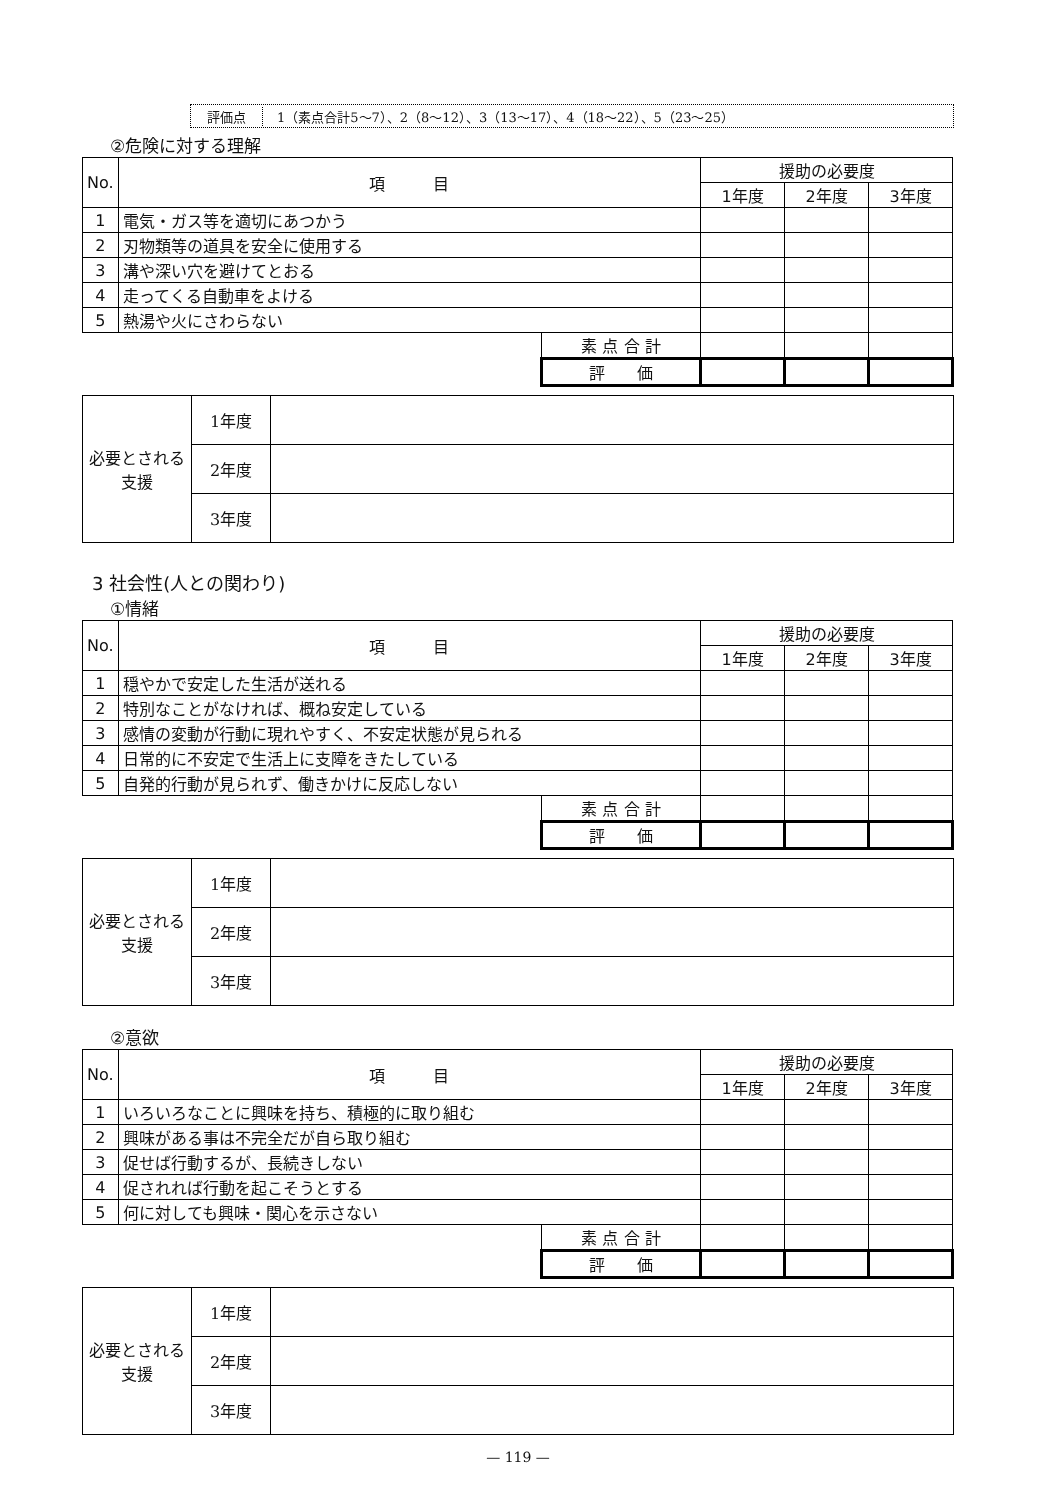評価点 1（素点合計5～7）、2（8～12）、3（13～17）、4（18～22）、5（23～25）
②危険に対する理解
| No. | 項 目 | | 援助の必要度 | | |
| --- | --- | --- | --- | --- | --- |
| | | | 1年度 | 2年度 | 3年度 |
| 1 | 電気・ガス等を適切にあつかう | | | | |
| 2 | 刃物類等の道具を安全に使用する | | | | |
| 3 | 溝や深い穴を避けてとおる | | | | |
| 4 | 走ってくる自動車をよける | | | | |
| 5 | 熱湯や火にさわらない | | | | |
| | | 素 点 合 計 | | | |
| | | 評 価 | | | |
| 必要とされる支援 | 1年度 | |
| | 2年度 | |
| | 3年度 | |
3 社会性(人との関わり)
①情緒
| No. | 項 目 | | 援助の必要度 | | |
| --- | --- | --- | --- | --- | --- |
| | | | 1年度 | 2年度 | 3年度 |
| 1 | 穏やかで安定した生活が送れる | | | | |
| 2 | 特別なことがなければ、概ね安定している | | | | |
| 3 | 感情の変動が行動に現れやすく、不安定状態が見られる | | | | |
| 4 | 日常的に不安定で生活上に支障をきたしている | | | | |
| 5 | 自発的行動が見られず、働きかけに反応しない | | | | |
| | | 素 点 合 計 | | | |
| | | 評 価 | | | |
| 必要とされる支援 | 1年度 | |
| | 2年度 | |
| | 3年度 | |
②意欲
| No. | 項 目 | | 援助の必要度 | | |
| --- | --- | --- | --- | --- | --- |
| | | | 1年度 | 2年度 | 3年度 |
| 1 | いろいろなことに興味を持ち、積極的に取り組む | | | | |
| 2 | 興味がある事は不完全だが自ら取り組む | | | | |
| 3 | 促せば行動するが、長続きしない | | | | |
| 4 | 促されれば行動を起こそうとする | | | | |
| 5 | 何に対しても興味・関心を示さない | | | | |
| | | 素 点 合 計 | | | |
| | | 評 価 | | | |
| 必要とされる支援 | 1年度 | |
| | 2年度 | |
| | 3年度 | |
— 119 —